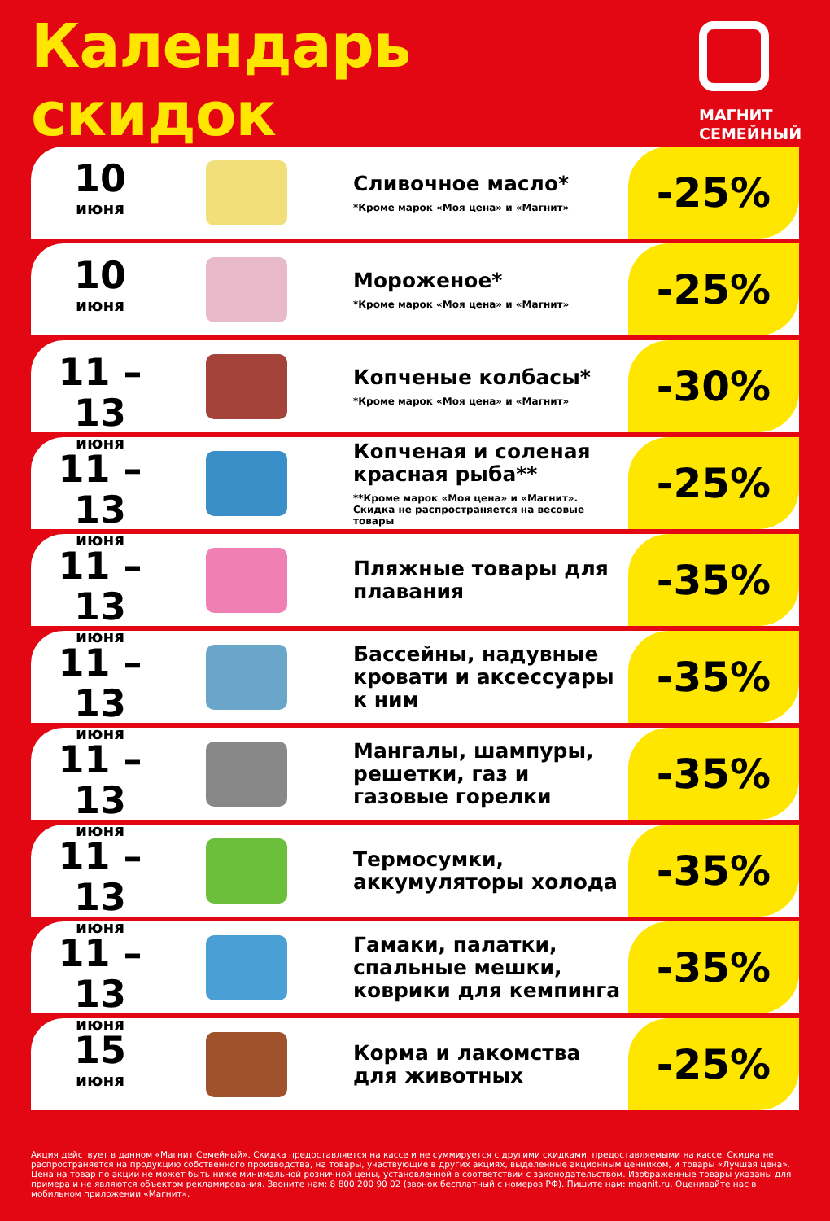Календарь
скидок
МАГНИТ
СЕМЕЙНЫЙ
10
июня
Сливочное масло*
*Кроме марок «Моя цена» и «Магнит»
-25%
10
июня
Мороженое*
*Кроме марок «Моя цена» и «Магнит»
-25%
11 – 13
июня
Копченые колбасы*
*Кроме марок «Моя цена» и «Магнит»
-30%
11 – 13
июня
Копченая и соленая красная рыба**
**Кроме марок «Моя цена» и «Магнит». Скидка не распространяется на весовые товары
-25%
11 – 13
июня
Пляжные товары для плавания
-35%
11 – 13
июня
Бассейны, надувные кровати и аксессуары к ним
-35%
11 – 13
июня
Мангалы, шампуры, решетки, газ и газовые горелки
-35%
11 – 13
июня
Термосумки, аккумуляторы холода
-35%
11 – 13
июня
Гамаки, палатки, спальные мешки, коврики для кемпинга
-35%
15
июня
Корма и лакомства для животных
-25%
Акция действует в данном «Магнит Семейный». Скидка предоставляется на кассе и не суммируется с другими скидками, предоставляемыми на кассе. Скидка не распространяется на продукцию собственного производства, на товары, участвующие в других акциях, выделенные акционным ценником, и товары «Лучшая цена». Цена на товар по акции не может быть ниже минимальной розничной цены, установленной в соответствии с законодательством. Изображенные товары указаны для примера и не являются объектом рекламирования. Звоните нам: 8 800 200 90 02 (звонок бесплатный с номеров РФ). Пишите нам: magnit.ru. Оценивайте нас в мобильном приложении «Магнит».